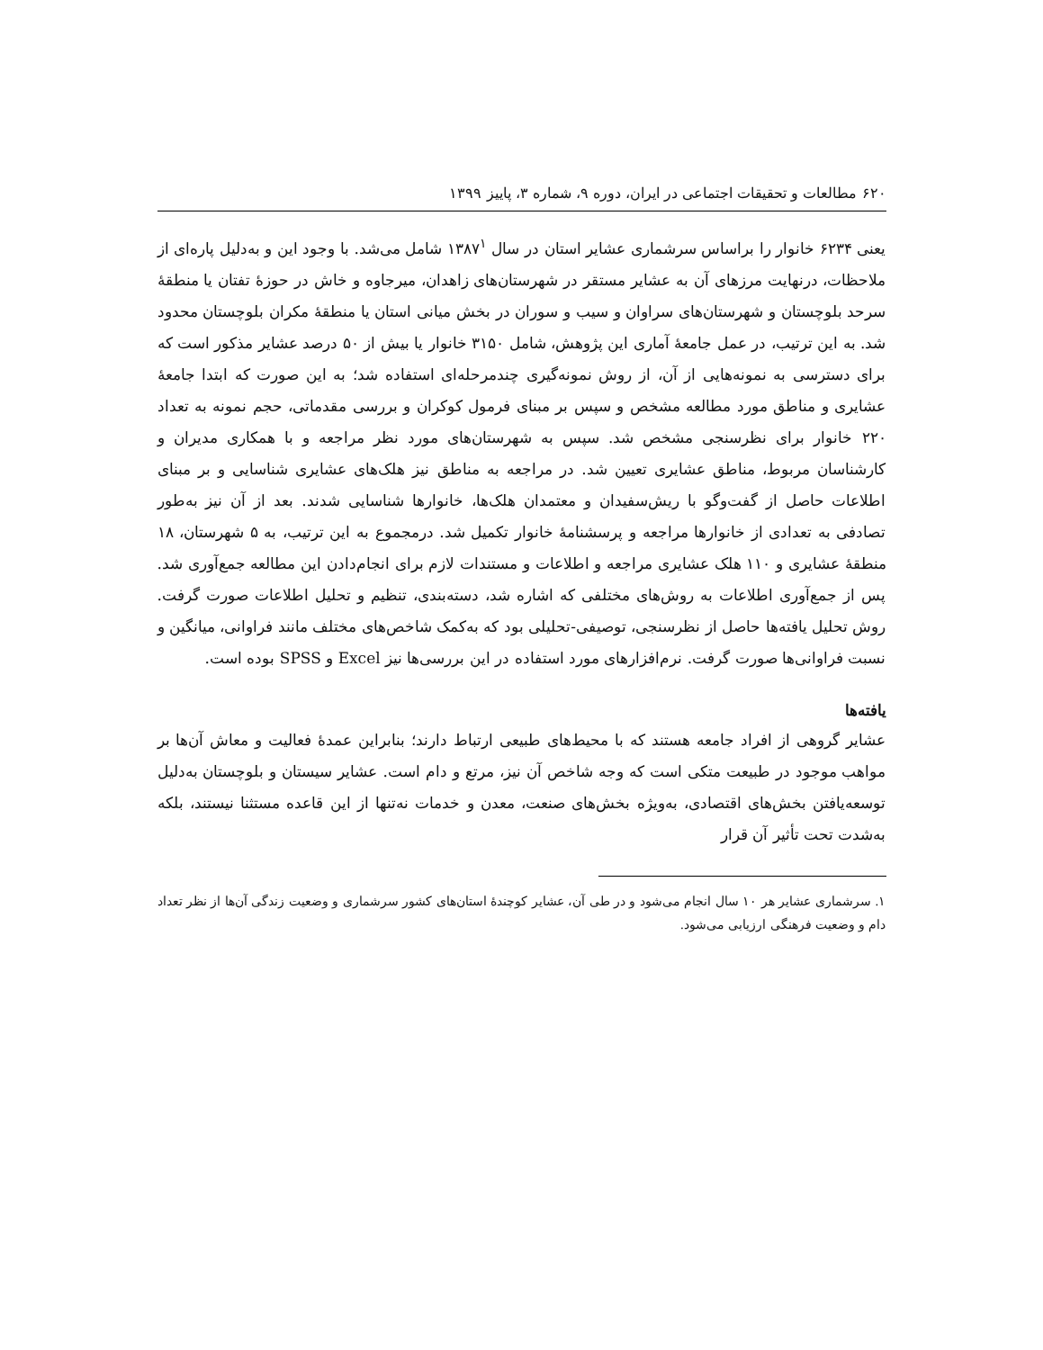۶۲۰ مطالعات و تحقیقات اجتماعی در ایران، دوره ۹، شماره ۳، پاییز ۱۳۹۹
یعنی ۶۲۳۴ خانوار را براساس سرشماری عشایر استان در سال ۱۳۸۷<sup>۱</sup> شامل می‌شد. با وجود این و به‌دلیل پاره‌ای از ملاحظات، درنهایت مرزهای آن به عشایر مستقر در شهرستان‌های زاهدان، میرجاوه و خاش در حوزهٔ تفتان یا منطقهٔ سرحد بلوچستان و شهرستان‌های سراوان و سیب و سوران در بخش میانی استان یا منطقهٔ مکران بلوچستان محدود شد. به این ترتیب، در عمل جامعهٔ آماری این پژوهش، شامل ۳۱۵۰ خانوار یا بیش از ۵۰ درصد عشایر مذکور است که برای دسترسی به نمونه‌هایی از آن، از روش نمونه‌گیری چندمرحله‌ای استفاده شد؛ به این صورت که ابتدا جامعهٔ عشایری و مناطق مورد مطالعه مشخص و سپس بر مبنای فرمول کوکران و بررسی مقدماتی، حجم نمونه به تعداد ۲۲۰ خانوار برای نظرسنجی مشخص شد. سپس به شهرستان‌های مورد نظر مراجعه و با همکاری مدیران و کارشناسان مربوط، مناطق عشایری تعیین شد. در مراجعه به مناطق نیز هلک‌های عشایری شناسایی و بر مبنای اطلاعات حاصل از گفت‌وگو با ریش‌سفیدان و معتمدان هلک‌ها، خانوارها شناسایی شدند. بعد از آن نیز به‌طور تصادفی به تعدادی از خانوارها مراجعه و پرسشنامهٔ خانوار تکمیل شد. درمجموع به این ترتیب، به ۵ شهرستان، ۱۸ منطقهٔ عشایری و ۱۱۰ هلک عشایری مراجعه و اطلاعات و مستندات لازم برای انجام‌دادن این مطالعه جمع‌آوری شد. پس از جمع‌آوری اطلاعات به روش‌های مختلفی که اشاره شد، دسته‌بندی، تنظیم و تحلیل اطلاعات صورت گرفت. روش تحلیل یافته‌ها حاصل از نظرسنجی، توصیفی-تحلیلی بود که به‌کمک شاخص‌های مختلف مانند فراوانی، میانگین و نسبت فراوانی‌ها صورت گرفت. نرم‌افزارهای مورد استفاده در این بررسی‌ها نیز Excel و SPSS بوده است.
یافته‌ها
عشایر گروهی از افراد جامعه هستند که با محیط‌های طبیعی ارتباط دارند؛ بنابراین عمدهٔ فعالیت و معاش آن‌ها بر مواهب موجود در طبیعت متکی است که وجه شاخص آن نیز، مرتع و دام است. عشایر سیستان و بلوچستان به‌دلیل توسعه‌یافتن بخش‌های اقتصادی، به‌ویژه بخش‌های صنعت، معدن و خدمات نه‌تنها از این قاعده مستثنا نیستند، بلکه به‌شدت تحت تأثیر آن قرار
۱. سرشماری عشایر هر ۱۰ سال انجام می‌شود و در طی آن، عشایر کوچندهٔ استان‌های کشور سرشماری و وضعیت زندگی آن‌ها از نظر تعداد دام و وضعیت فرهنگی ارزیابی می‌شود.